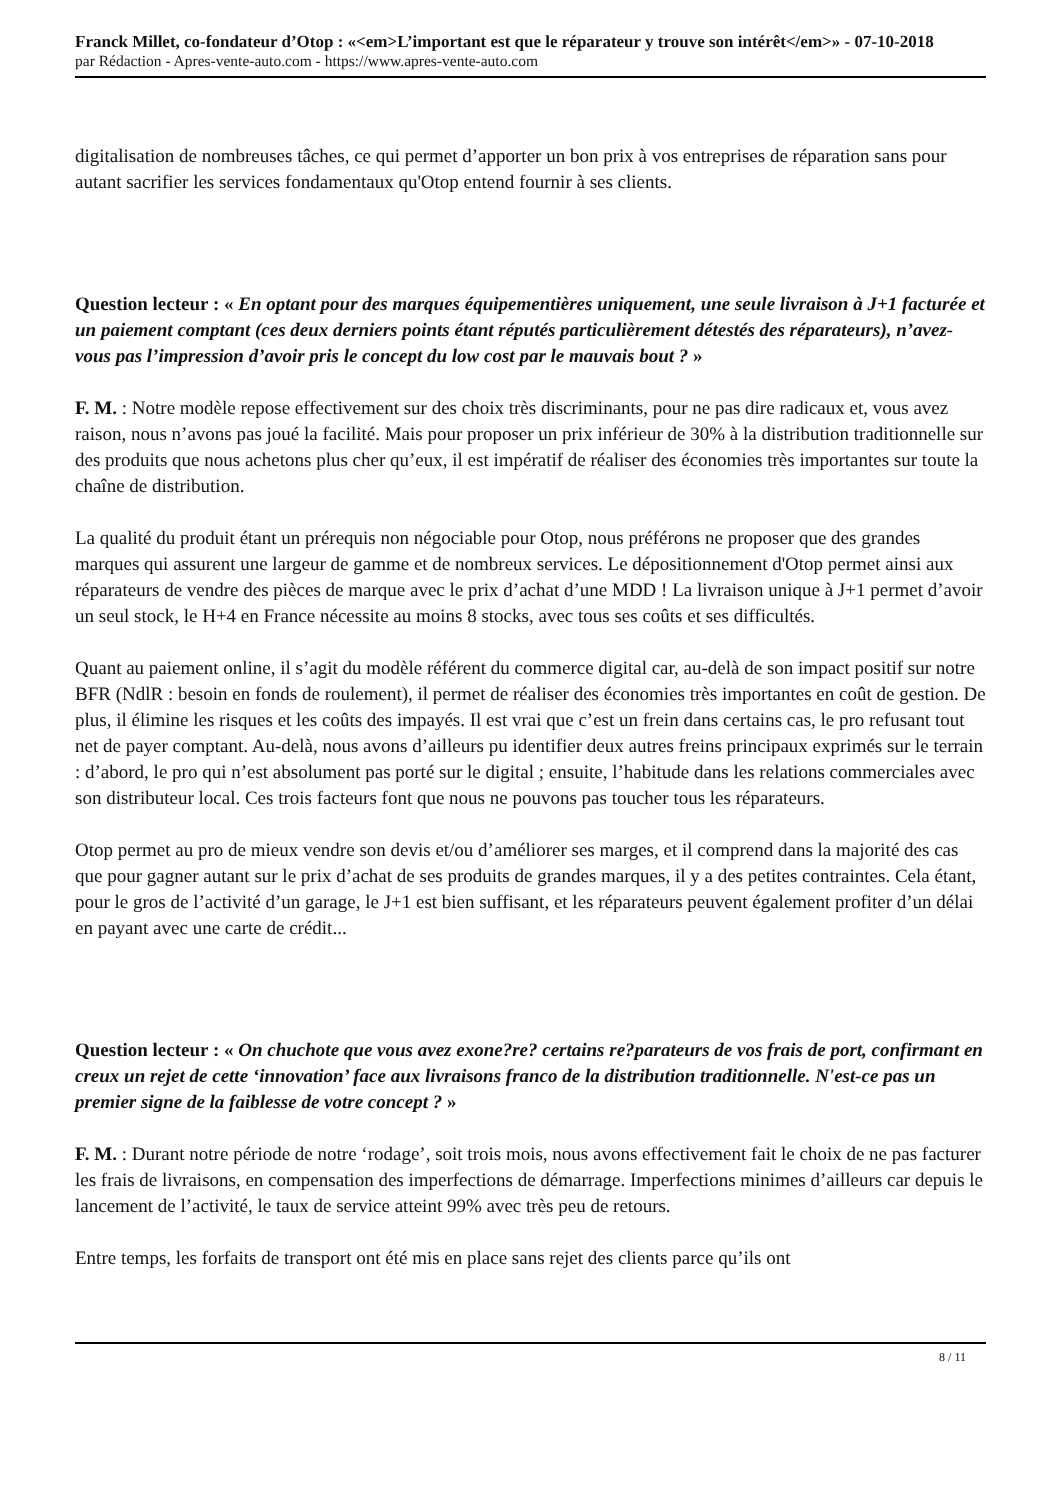Franck Millet, co-fondateur d’Otop : «<em>L’important est que le réparateur y trouve son intérêt</em>» - 07-10-2018
par Rédaction - Apres-vente-auto.com - https://www.apres-vente-auto.com
digitalisation de nombreuses tâches, ce qui permet d’apporter un bon prix à vos entreprises de réparation sans pour autant sacrifier les services fondamentaux qu'Otop entend fournir à ses clients.
Question lecteur : « En optant pour des marques équipementières uniquement, une seule livraison à J+1 facturée et un paiement comptant (ces deux derniers points étant réputés particulièrement détestés des réparateurs), n’avez-vous pas l’impression d’avoir pris le concept du low cost par le mauvais bout ? »
F. M. : Notre modèle repose effectivement sur des choix très discriminants, pour ne pas dire radicaux et, vous avez raison, nous n’avons pas joué la facilité. Mais pour proposer un prix inférieur de 30% à la distribution traditionnelle sur des produits que nous achetons plus cher qu’eux, il est impératif de réaliser des économies très importantes sur toute la chaîne de distribution.
La qualité du produit étant un prérequis non négociable pour Otop, nous préférons ne proposer que des grandes marques qui assurent une largeur de gamme et de nombreux services. Le dépositionnement d'Otop permet ainsi aux réparateurs de vendre des pièces de marque avec le prix d’achat d’une MDD ! La livraison unique à J+1 permet d’avoir un seul stock, le H+4 en France nécessite au moins 8 stocks, avec tous ses coûts et ses difficultés.
Quant au paiement online, il s’agit du modèle référent du commerce digital car, au-delà de son impact positif sur notre BFR (NdlR : besoin en fonds de roulement), il permet de réaliser des économies très importantes en coût de gestion. De plus, il élimine les risques et les coûts des impayés. Il est vrai que c’est un frein dans certains cas, le pro refusant tout net de payer comptant. Au-delà, nous avons d’ailleurs pu identifier deux autres freins principaux exprimés sur le terrain : d’abord, le pro qui n’est absolument pas porté sur le digital ; ensuite, l’habitude dans les relations commerciales avec son distributeur local. Ces trois facteurs font que nous ne pouvons pas toucher tous les réparateurs.
Otop permet au pro de mieux vendre son devis et/ou d’améliorer ses marges, et il comprend dans la majorité des cas que pour gagner autant sur le prix d’achat de ses produits de grandes marques, il y a des petites contraintes. Cela étant, pour le gros de l’activité d’un garage, le J+1 est bien suffisant, et les réparateurs peuvent également profiter d’un délai en payant avec une carte de crédit...
Question lecteur : « On chuchote que vous avez exone?re? certains re?parateurs de vos frais de port, confirmant en creux un rejet de cette ‘innovation’ face aux livraisons franco de la distribution traditionnelle. N'est-ce pas un premier signe de la faiblesse de votre concept ? »
F. M. : Durant notre période de notre ‘rodage’, soit trois mois, nous avons effectivement fait le choix de ne pas facturer les frais de livraisons, en compensation des imperfections de démarrage. Imperfections minimes d’ailleurs car depuis le lancement de l’activité, le taux de service atteint 99% avec très peu de retours.
Entre temps, les forfaits de transport ont été mis en place sans rejet des clients parce qu’ils ont
8 / 11